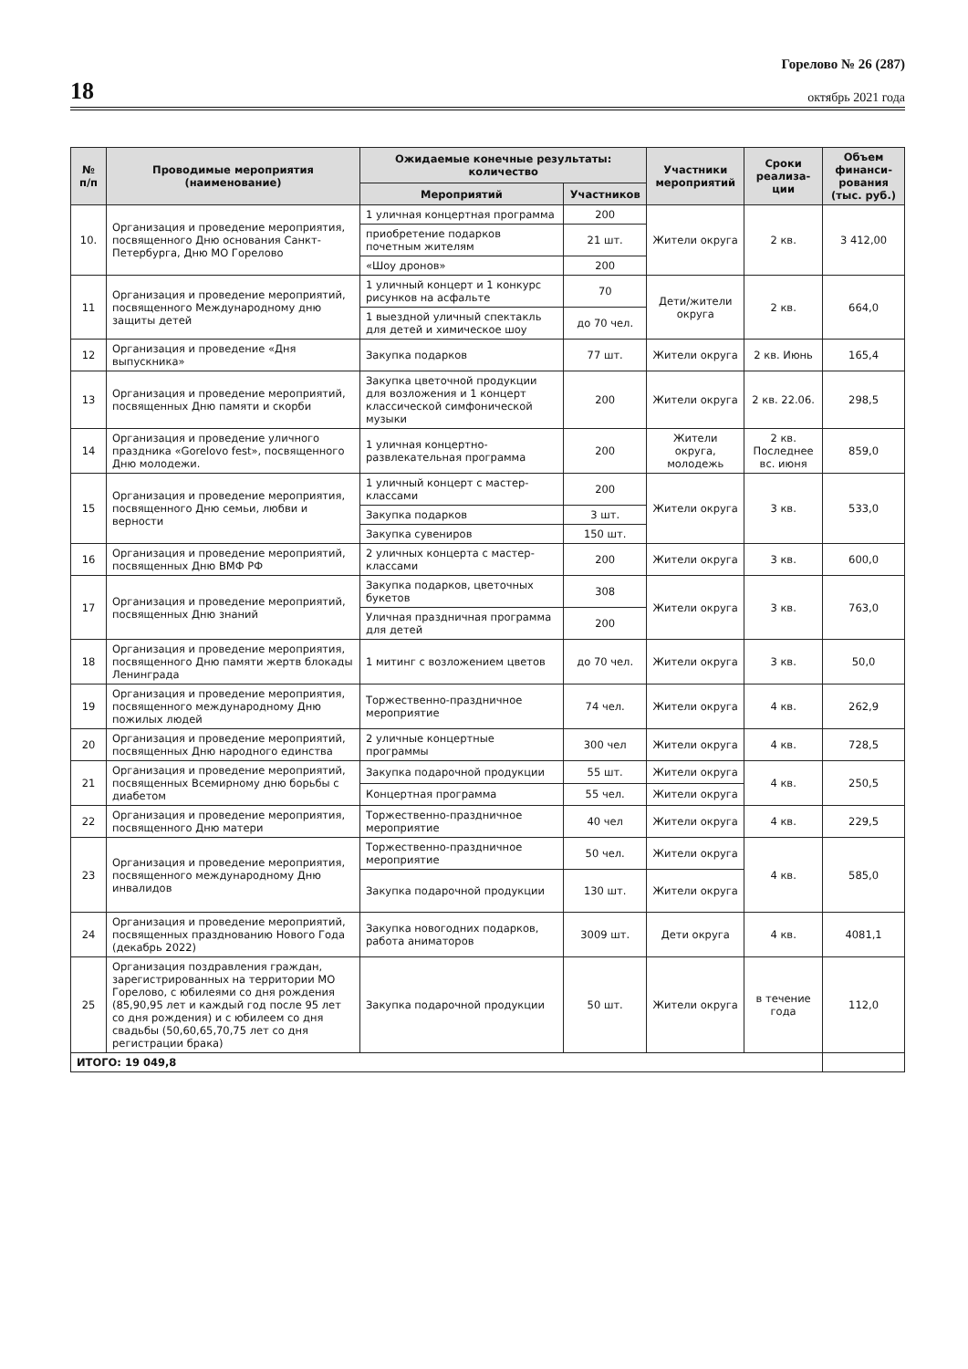18
Горелово № 26 (287)
октябрь 2021 года
| № п/п | Проводимые мероприятия (наименование) | Ожидаемые конечные результаты: количество | | Участники мероприятий | Сроки реализа-ции | Объем финанси-рования (тыс. руб.) |
| --- | --- | --- | --- | --- | --- | --- |
| | | Мероприятий | Участников | | | |
| 10. | Организация и проведение мероприятия, посвященного Дню основания Санкт-Петербурга, Дню МО Горелово | 1 уличная концертная программа | 200 | Жители округа | 2 кв. | 3 412,00 |
| | | приобретение подарков почетным жителям | 21 шт. | | | |
| | | «Шоу дронов» | 200 | | | |
| 11 | Организация и проведение мероприятий, посвященного Международному дню защиты детей | 1 уличный концерт и 1 конкурс рисунков на асфальте | 70 | Дети/жители округа | 2 кв. | 664,0 |
| | | 1 выездной уличный спектакль для детей и химическое шоу | до 70 чел. | | | |
| 12 | Организация и проведение «Дня выпускника» | Закупка подарков | 77 шт. | Жители округа | 2 кв. Июнь | 165,4 |
| 13 | Организация и проведение мероприятий, посвященных Дню памяти и скорби | Закупка цветочной продукции для возложения и 1 концерт классической симфонической музыки | 200 | Жители округа | 2 кв. 22.06. | 298,5 |
| 14 | Организация и проведение уличного праздника «Gorelovo fest», посвященного Дню молодежи. | 1 уличная концертно-развлекательная программа | 200 | Жители округа, молодежь | 2 кв. Последнее вс. июня | 859,0 |
| 15 | Организация и проведение мероприятия, посвященного Дню семьи, любви и верности | 1 уличный концерт с мастер-классами | 200 | Жители округа | 3 кв. | 533,0 |
| | | Закупка подарков | 3 шт. | | | |
| | | Закупка сувениров | 150 шт. | | | |
| 16 | Организация и проведение мероприятий, посвященных Дню ВМФ РФ | 2 уличных концерта с мастер-классами | 200 | Жители округа | 3 кв. | 600,0 |
| 17 | Организация и проведение мероприятий, посвященных Дню знаний | Закупка подарков, цветочных букетов | 308 | Жители округа | 3 кв. | 763,0 |
| | | Уличная праздничная программа для детей | 200 | | | |
| 18 | Организация и проведение мероприятия, посвященного Дню памяти жертв блокады Ленинграда | 1 митинг с возложением цветов | до 70 чел. | Жители округа | 3 кв. | 50,0 |
| 19 | Организация и проведение мероприятия, посвященного международному Дню пожилых людей | Торжественно-праздничное мероприятие | 74 чел. | Жители округа | 4 кв. | 262,9 |
| 20 | Организация и проведение мероприятий, посвященных Дню народного единства | 2 уличные концертные программы | 300 чел | Жители округа | 4 кв. | 728,5 |
| 21 | Организация и проведение мероприятий, посвященных Всемирному дню борьбы с диабетом | Закупка подарочной продукции | 55 шт. | Жители округа | 4 кв. | 250,5 |
| | | Концертная программа | 55 чел. | Жители округа | | |
| 22 | Организация и проведение мероприятия, посвященного Дню матери | Торжественно-праздничное мероприятие | 40 чел | Жители округа | 4 кв. | 229,5 |
| 23 | Организация и проведение мероприятия, посвященного международному Дню инвалидов | Торжественно-праздничное мероприятие | 50 чел. | Жители округа | 4 кв. | 585,0 |
| | | Закупка подарочной продукции | 130 шт. | Жители округа | | |
| 24 | Организация и проведение мероприятий, посвященных празднованию Нового Года (декабрь 2022) | Закупка новогодних подарков, работа аниматоров | 3009 шт. | Дети округа | 4 кв. | 4081,1 |
| 25 | Организация поздравления граждан, зарегистрированных на территории МО Горелово, с юбилеями со дня рождения (85,90,95 лет и каждый год после 95 лет со дня рождения) и с юбилеем со дня свадьбы (50,60,65,70,75 лет со дня регистрации брака) | Закупка подарочной продукции | 50 шт. | Жители округа | в течение года | 112,0 |
| ИТОГО: 19 049,8 | | | | | | |